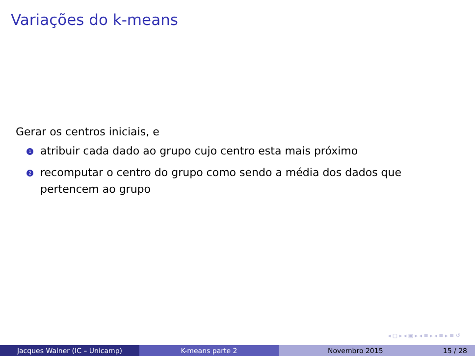Variações do k-means
Gerar os centros iniciais, e
1 atribuir cada dado ao grupo cujo centro esta mais próximo
2 recomputar o centro do grupo como sendo a média dos dados que pertencem ao grupo
◂ □ ▸ ◂ ▣ ▸ ◂ ≡ ▸ ◂ ≡ ▸ ≡ ↺
Jacques Wainer (IC – Unicamp) K-means parte 2 Novembro 2015 15 / 28